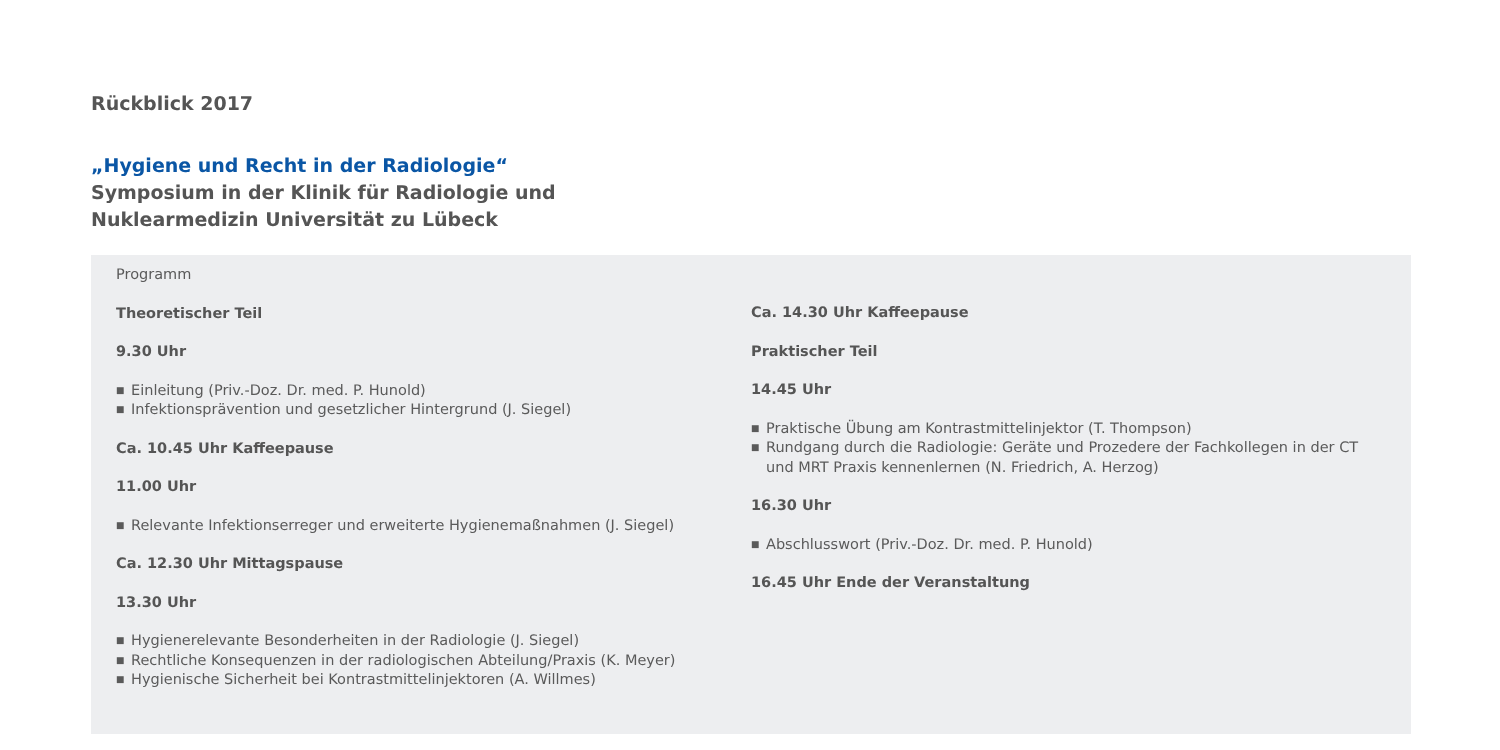Rückblick 2017
„Hygiene und Recht in der Radiologie“
Symposium in der Klinik für Radiologie und
Nuklearmedizin Universität zu Lübeck
Programm
Theoretischer Teil
9.30 Uhr
■ Einleitung (Priv.-Doz. Dr. med. P. Hunold)
■ Infektionsprävention und gesetzlicher Hintergrund (J. Siegel)
Ca. 10.45 Uhr Kaffeepause
11.00 Uhr
■ Relevante Infektionserreger und erweiterte Hygienemaßnahmen (J. Siegel)
Ca. 12.30 Uhr Mittagspause
13.30 Uhr
■ Hygienerelevante Besonderheiten in der Radiologie (J. Siegel)
■ Rechtliche Konsequenzen in der radiologischen Abteilung/Praxis (K. Meyer)
■ Hygienische Sicherheit bei Kontrastmittelinjektoren (A. Willmes)
Ca. 14.30 Uhr Kaffeepause
Praktischer Teil
14.45 Uhr
■ Praktische Übung am Kontrastmittelinjektor (T. Thompson)
■ Rundgang durch die Radiologie: Geräte und Prozedere der Fachkollegen in der CT und MRT Praxis kennenlernen (N. Friedrich, A. Herzog)
16.30 Uhr
■ Abschlusswort (Priv.-Doz. Dr. med. P. Hunold)
16.45 Uhr Ende der Veranstaltung